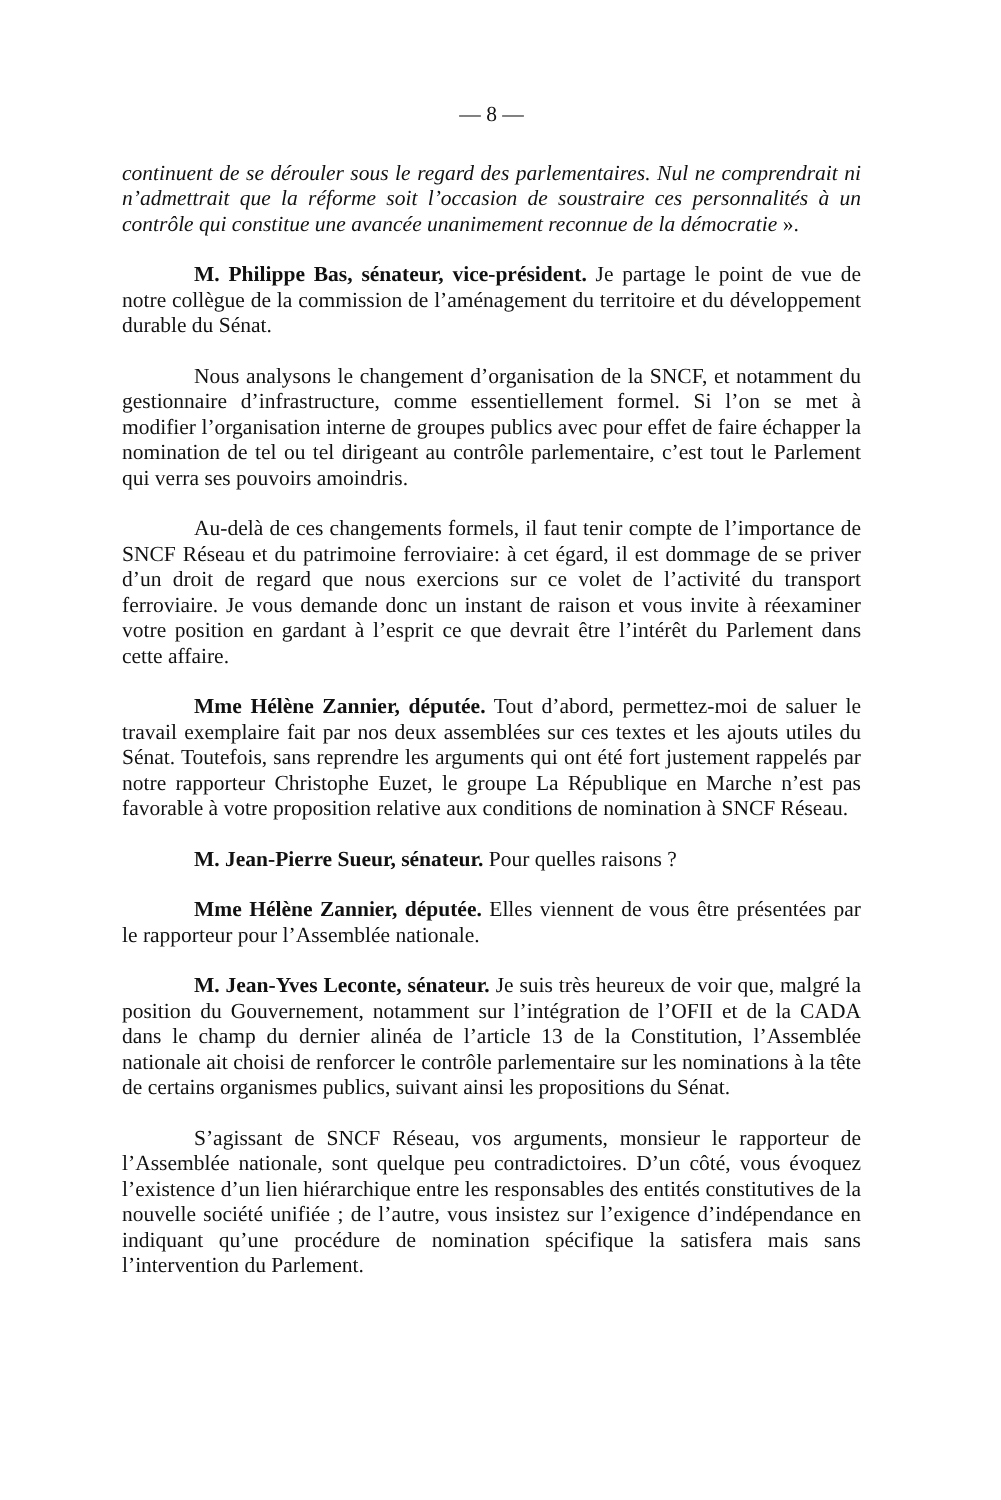— 8 —
continuent de se dérouler sous le regard des parlementaires. Nul ne comprendrait ni n’admettrait que la réforme soit l’occasion de soustraire ces personnalités à un contrôle qui constitue une avancée unanimement reconnue de la démocratie ».
M. Philippe Bas, sénateur, vice-président. Je partage le point de vue de notre collègue de la commission de l’aménagement du territoire et du développement durable du Sénat.
Nous analysons le changement d’organisation de la SNCF, et notamment du gestionnaire d’infrastructure, comme essentiellement formel. Si l’on se met à modifier l’organisation interne de groupes publics avec pour effet de faire échapper la nomination de tel ou tel dirigeant au contrôle parlementaire, c’est tout le Parlement qui verra ses pouvoirs amoindris.
Au-delà de ces changements formels, il faut tenir compte de l’importance de SNCF Réseau et du patrimoine ferroviaire: à cet égard, il est dommage de se priver d’un droit de regard que nous exercions sur ce volet de l’activité du transport ferroviaire. Je vous demande donc un instant de raison et vous invite à réexaminer votre position en gardant à l’esprit ce que devrait être l’intérêt du Parlement dans cette affaire.
Mme Hélène Zannier, députée. Tout d’abord, permettez-moi de saluer le travail exemplaire fait par nos deux assemblées sur ces textes et les ajouts utiles du Sénat. Toutefois, sans reprendre les arguments qui ont été fort justement rappelés par notre rapporteur Christophe Euzet, le groupe La République en Marche n’est pas favorable à votre proposition relative aux conditions de nomination à SNCF Réseau.
M. Jean-Pierre Sueur, sénateur. Pour quelles raisons ?
Mme Hélène Zannier, députée. Elles viennent de vous être présentées par le rapporteur pour l’Assemblée nationale.
M. Jean-Yves Leconte, sénateur. Je suis très heureux de voir que, malgré la position du Gouvernement, notamment sur l’intégration de l’OFII et de la CADA dans le champ du dernier alinéa de l’article 13 de la Constitution, l’Assemblée nationale ait choisi de renforcer le contrôle parlementaire sur les nominations à la tête de certains organismes publics, suivant ainsi les propositions du Sénat.
S’agissant de SNCF Réseau, vos arguments, monsieur le rapporteur de l’Assemblée nationale, sont quelque peu contradictoires. D’un côté, vous évoquez l’existence d’un lien hiérarchique entre les responsables des entités constitutives de la nouvelle société unifiée ; de l’autre, vous insistez sur l’exigence d’indépendance en indiquant qu’une procédure de nomination spécifique la satisfera mais sans l’intervention du Parlement.